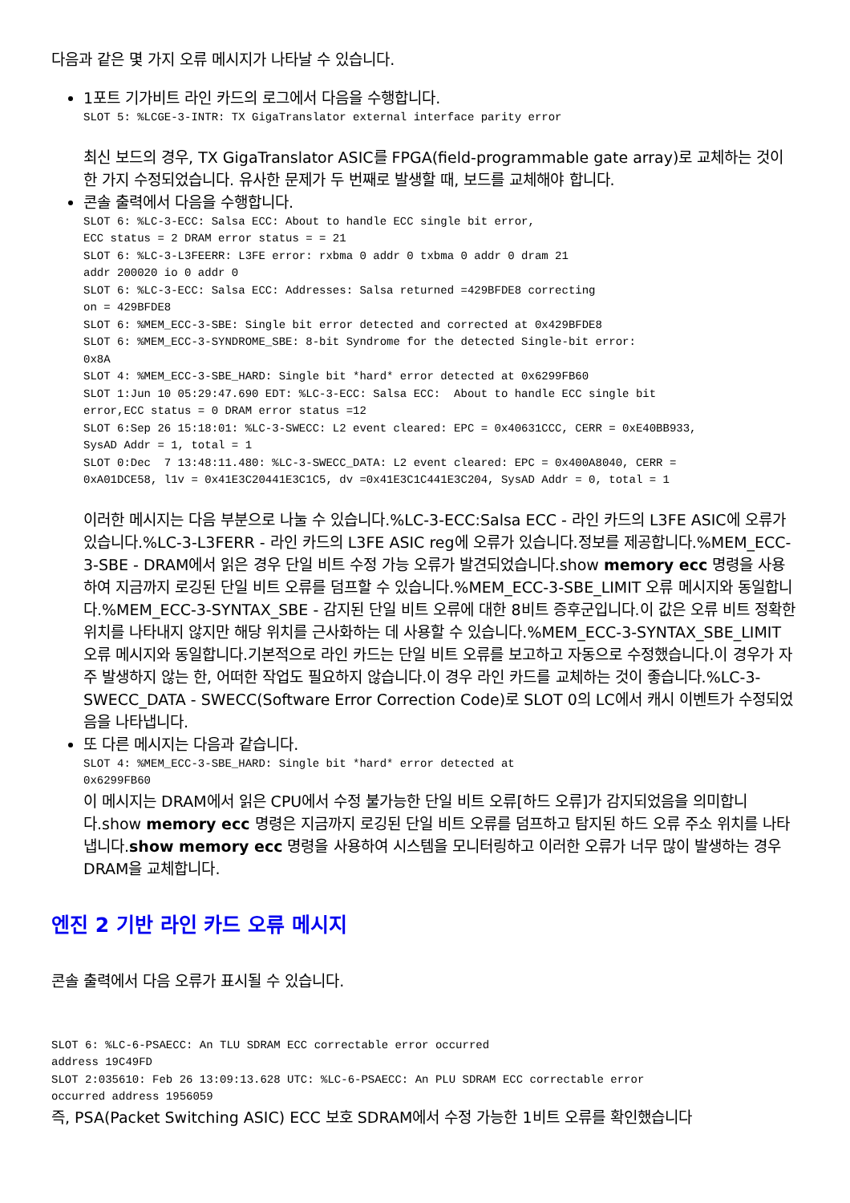다음과 같은 몇 가지 오류 메시지가 나타날 수 있습니다.
1포트 기가비트 라인 카드의 로그에서 다음을 수행합니다.
SLOT 5: %LCGE-3-INTR: TX GigaTranslator external interface parity error
최신 보드의 경우, TX GigaTranslator ASIC를 FPGA(field-programmable gate array)로 교체하는 것이 한 가지 수정되었습니다. 유사한 문제가 두 번째로 발생할 때, 보드를 교체해야 합니다.
콘솔 출력에서 다음을 수행합니다.
SLOT 6: %LC-3-ECC: Salsa ECC: About to handle ECC single bit error,
ECC status = 2 DRAM error status = = 21
SLOT 6: %LC-3-L3FEERR: L3FE error: rxbma 0 addr 0 txbma 0 addr 0 dram 21
addr 200020 io 0 addr 0
SLOT 6: %LC-3-ECC: Salsa ECC: Addresses: Salsa returned =429BFDE8 correcting
on = 429BFDE8
SLOT 6: %MEM_ECC-3-SBE: Single bit error detected and corrected at 0x429BFDE8
SLOT 6: %MEM_ECC-3-SYNDROME_SBE: 8-bit Syndrome for the detected Single-bit error:
0x8A
SLOT 4: %MEM_ECC-3-SBE_HARD: Single bit *hard* error detected at 0x6299FB60
SLOT 1:Jun 10 05:29:47.690 EDT: %LC-3-ECC: Salsa ECC:  About to handle ECC single bit
error,ECC status = 0 DRAM error status =12
SLOT 6:Sep 26 15:18:01: %LC-3-SWECC: L2 event cleared: EPC = 0x40631CCC, CERR = 0xE40BB933,
SysAD Addr = 1, total = 1
SLOT 0:Dec  7 13:48:11.480: %LC-3-SWECC_DATA: L2 event cleared: EPC = 0x400A8040, CERR =
0xA01DCE58, l1v = 0x41E3C20441E3C1C5, dv =0x41E3C1C441E3C204, SysAD Addr = 0, total = 1
이러한 메시지는 다음 부분으로 나눌 수 있습니다.%LC-3-ECC:Salsa ECC - 라인 카드의 L3FE ASIC에 오류가 있습니다.%LC-3-L3FERR - 라인 카드의 L3FE ASIC reg에 오류가 있습니다.정보를 제공합니다.%MEM_ECC-3-SBE - DRAM에서 읽은 경우 단일 비트 수정 가능 오류가 발견되었습니다.show memory ecc 명령을 사용하여 지금까지 로깅된 단일 비트 오류를 덤프할 수 있습니다.%MEM_ECC-3-SBE_LIMIT 오류 메시지와 동일합니다.%MEM_ECC-3-SYNTAX_SBE - 감지된 단일 비트 오류에 대한 8비트 증후군입니다.이 값은 오류 비트 정확한 위치를 나타내지 않지만 해당 위치를 근사화하는 데 사용할 수 있습니다.%MEM_ECC-3-SYNTAX_SBE_LIMIT 오류 메시지와 동일합니다.기본적으로 라인 카드는 단일 비트 오류를 보고하고 자동으로 수정했습니다.이 경우가 자주 발생하지 않는 한, 어떠한 작업도 필요하지 않습니다.이 경우 라인 카드를 교체하는 것이 좋습니다.%LC-3-SWECC_DATA - SWECC(Software Error Correction Code)로 SLOT 0의 LC에서 캐시 이벤트가 수정되었음을 나타냅니다.
또 다른 메시지는 다음과 같습니다.
SLOT 4: %MEM_ECC-3-SBE_HARD: Single bit *hard* error detected at
0x6299FB60
이 메시지는 DRAM에서 읽은 CPU에서 수정 불가능한 단일 비트 오류[하드 오류]가 감지되었음을 의미합니다.show memory ecc 명령은 지금까지 로깅된 단일 비트 오류를 덤프하고 탐지된 하드 오류 주소 위치를 나타냅니다.show memory ecc 명령을 사용하여 시스템을 모니터링하고 이러한 오류가 너무 많이 발생하는 경우 DRAM을 교체합니다.
엔진 2 기반 라인 카드 오류 메시지
콘솔 출력에서 다음 오류가 표시될 수 있습니다.
SLOT 6: %LC-6-PSAECC: An TLU SDRAM ECC correctable error occurred
address 19C49FD
SLOT 2:035610: Feb 26 13:09:13.628 UTC: %LC-6-PSAECC: An PLU SDRAM ECC correctable error
occurred address 1956059
즉, PSA(Packet Switching ASIC) ECC 보호 SDRAM에서 수정 가능한 1비트 오류를 확인했습니다